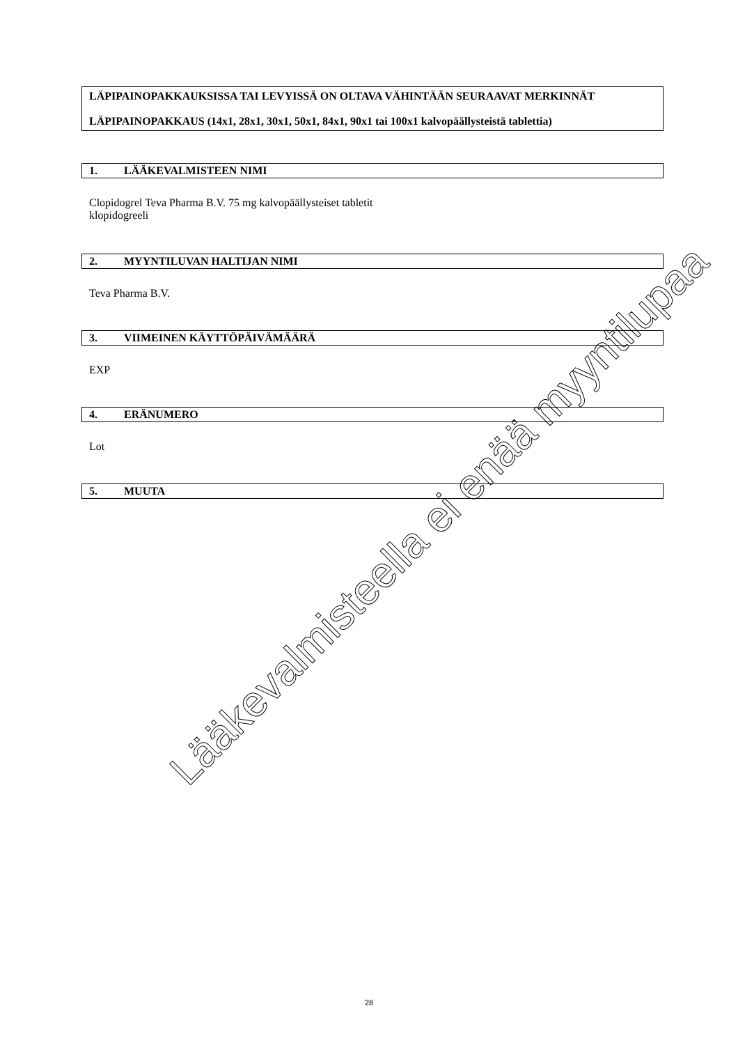LÄPIPAINOPAKKAUKSISSA TAI LEVYISSÄ ON OLTAVA VÄHINTÄÄN SEURAAVAT MERKINNÄT
LÄPIPAINOPAKKAUS (14x1, 28x1, 30x1, 50x1, 84x1, 90x1 tai 100x1 kalvopäällysteistä tablettia)
1. LÄÄKEVALMISTEEN NIMI
Clopidogrel Teva Pharma B.V. 75 mg kalvopäällysteiset tabletit
klopidogreeli
2. MYYNTILUVAN HALTIJAN NIMI
Teva Pharma B.V.
3. VIIMEINEN KÄYTTÖPÄIVÄMÄÄRÄ
EXP
4. ERÄNUMERO
Lot
5. MUUTA
Lääkevalmisteella ei enää myyntilupaa
28